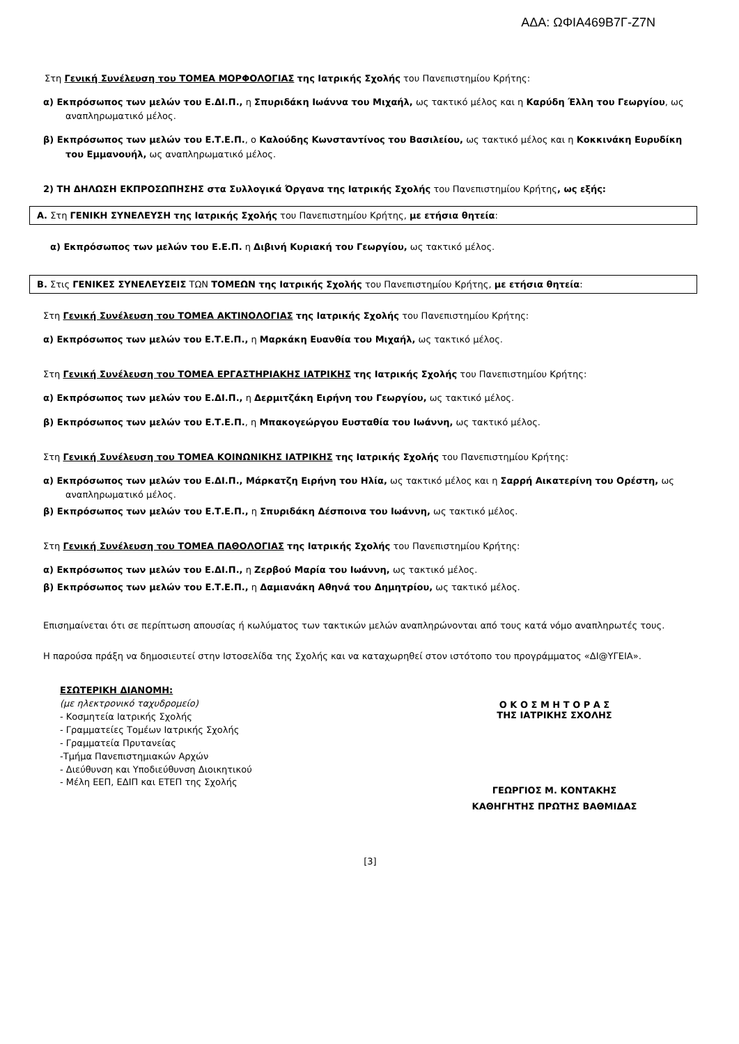ΑΔΑ: ΩΦΙΑ469Β7Γ-Ζ7Ν
Στη Γενική Συνέλευση του ΤΟΜΕΑ ΜΟΡΦΟΛΟΓΙΑΣ της Ιατρικής Σχολής του Πανεπιστημίου Κρήτης:
α) Εκπρόσωπος των μελών του Ε.ΔΙ.Π., η Σπυριδάκη Ιωάννα του Μιχαήλ, ως τακτικό μέλος και η Καρύδη Έλλη του Γεωργίου, ως αναπληρωματικό μέλος.
β) Εκπρόσωπος των μελών του Ε.Τ.Ε.Π., ο Καλούδης Κωνσταντίνος του Βασιλείου, ως τακτικό μέλος και η Κοκκινάκη Ευρυδίκη του Εμμανουήλ, ως αναπληρωματικό μέλος.
2) ΤΗ ΔΗΛΩΣΗ ΕΚΠΡΟΣΩΠΗΣΗΣ στα Συλλογικά Όργανα της Ιατρικής Σχολής του Πανεπιστημίου Κρήτης, ως εξής:
Α. Στη ΓΕΝΙΚΗ ΣΥΝΕΛΕΥΣΗ της Ιατρικής Σχολής του Πανεπιστημίου Κρήτης, με ετήσια θητεία:
α) Εκπρόσωπος των μελών του Ε.Ε.Π. η Διβινή Κυριακή του Γεωργίου, ως τακτικό μέλος.
Β. Στις ΓΕΝΙΚΕΣ ΣΥΝΕΛΕΥΣΕΙΣ ΤΩΝ ΤΟΜΕΩΝ της Ιατρικής Σχολής του Πανεπιστημίου Κρήτης, με ετήσια θητεία:
Στη Γενική Συνέλευση του ΤΟΜΕΑ ΑΚΤΙΝΟΛΟΓΙΑΣ της Ιατρικής Σχολής του Πανεπιστημίου Κρήτης:
α) Εκπρόσωπος των μελών του Ε.Τ.Ε.Π., η Μαρκάκη Ευανθία του Μιχαήλ, ως τακτικό μέλος.
Στη Γενική Συνέλευση του ΤΟΜΕΑ ΕΡΓΑΣΤΗΡΙΑΚΗΣ ΙΑΤΡΙΚΗΣ της Ιατρικής Σχολής του Πανεπιστημίου Κρήτης:
α) Εκπρόσωπος των μελών του Ε.ΔΙ.Π., η Δερμιτζάκη Ειρήνη του Γεωργίου, ως τακτικό μέλος.
β) Εκπρόσωπος των μελών του Ε.Τ.Ε.Π., η Μπακογεώργου Ευσταθία του Ιωάννη, ως τακτικό μέλος.
Στη Γενική Συνέλευση του ΤΟΜΕΑ ΚΟΙΝΩΝΙΚΗΣ ΙΑΤΡΙΚΗΣ της Ιατρικής Σχολής του Πανεπιστημίου Κρήτης:
α) Εκπρόσωπος των μελών του Ε.ΔΙ.Π., Μάρκατζη Ειρήνη του Ηλία, ως τακτικό μέλος και η Σαρρή Αικατερίνη του Ορέστη, ως αναπληρωματικό μέλος.
β) Εκπρόσωπος των μελών του Ε.Τ.Ε.Π., η Σπυριδάκη Δέσποινα του Ιωάννη, ως τακτικό μέλος.
Στη Γενική Συνέλευση του ΤΟΜΕΑ ΠΑΘΟΛΟΓΙΑΣ της Ιατρικής Σχολής του Πανεπιστημίου Κρήτης:
α) Εκπρόσωπος των μελών του Ε.ΔΙ.Π., η Ζερβού Μαρία του Ιωάννη, ως τακτικό μέλος.
β) Εκπρόσωπος των μελών του Ε.Τ.Ε.Π., η Δαμιανάκη Αθηνά του Δημητρίου, ως τακτικό μέλος.
Επισημαίνεται ότι σε περίπτωση απουσίας ή κωλύματος των τακτικών μελών αναπληρώνονται από τους κατά νόμο αναπληρωτές τους.
Η παρούσα πράξη να δημοσιευτεί στην Ιστοσελίδα της Σχολής και να καταχωρηθεί στον ιστότοπο του προγράμματος «ΔΙ@ΥΓΕΙΑ».
ΕΣΩΤΕΡΙΚΗ ΔΙΑΝΟΜΗ:
(με ηλεκτρονικό ταχυδρομείο)
- Κοσμητεία Ιατρικής Σχολής
- Γραμματείες Τομέων Ιατρικής Σχολής
- Γραμματεία Πρυτανείας
-Τμήμα Πανεπιστημιακών Αρχών
- Διεύθυνση και Υποδιεύθυνση Διοικητικού
- Μέλη ΕΕΠ, ΕΔΙΠ και ΕΤΕΠ της Σχολής
Ο Κ Ο Σ Μ Η Τ Ο Ρ Α Σ
ΤΗΣ ΙΑΤΡΙΚΗΣ ΣΧΟΛΗΣ
ΓΕΩΡΓΙΟΣ Μ. ΚΟΝΤΑΚΗΣ
ΚΑΘΗΓΗΤΗΣ ΠΡΩΤΗΣ ΒΑΘΜΙΔΑΣ
[3]